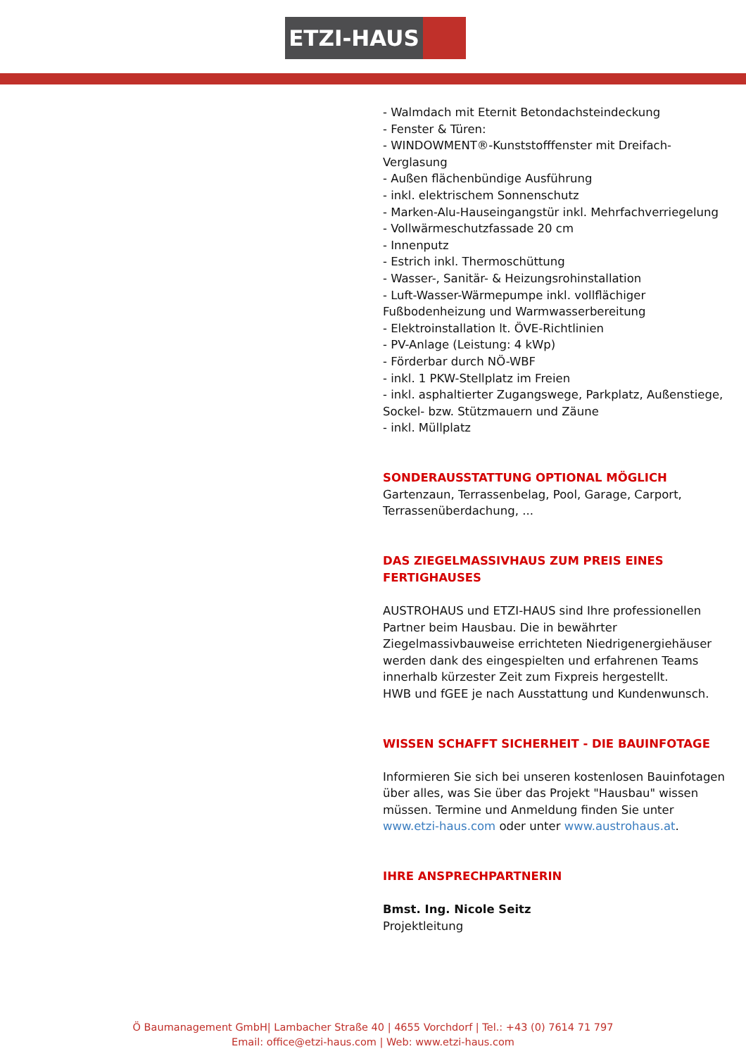ETZI-HAUS
- Walmdach mit Eternit Betondachsteindeckung
- Fenster & Türen:
- WINDOWMENT®-Kunststofffenster mit Dreifach-Verglasung
- Außen flächenbündige Ausführung
- inkl. elektrischem Sonnenschutz
- Marken-Alu-Hauseingangstür inkl. Mehrfachverriegelung
- Vollwärmeschutzfassade 20 cm
- Innenputz
- Estrich inkl. Thermoschüttung
- Wasser-, Sanitär- & Heizungsrohinstallation
- Luft-Wasser-Wärmepumpe inkl. vollflächiger Fußbodenheizung und Warmwasserbereitung
- Elektroinstallation lt. ÖVE-Richtlinien
- PV-Anlage (Leistung: 4 kWp)
- Förderbar durch NÖ-WBF
- inkl. 1 PKW-Stellplatz im Freien
- inkl. asphaltierter Zugangswege, Parkplatz, Außenstiege, Sockel- bzw. Stützmauern und Zäune
- inkl. Müllplatz
SONDERAUSSTATTUNG OPTIONAL MÖGLICH
Gartenzaun, Terrassenbelag, Pool, Garage, Carport, Terrassenüberdachung, ...
DAS ZIEGELMASSIVHAUS ZUM PREIS EINES FERTIGHAUSES
AUSTROHAUS und ETZI-HAUS sind Ihre professionellen Partner beim Hausbau. Die in bewährter Ziegelmassivbauweise errichteten Niedrigenergiehäuser werden dank des eingespielten und erfahrenen Teams innerhalb kürzester Zeit zum Fixpreis hergestellt.
HWB und fGEE je nach Ausstattung und Kundenwunsch.
WISSEN SCHAFFT SICHERHEIT - DIE BAUINFOTAGE
Informieren Sie sich bei unseren kostenlosen Bauinfotagen über alles, was Sie über das Projekt "Hausbau" wissen müssen. Termine und Anmeldung finden Sie unter www.etzi-haus.com oder unter www.austrohaus.at.
IHRE ANSPRECHPARTNERIN
Bmst. Ing. Nicole Seitz
Projektleitung
Ö Baumanagement GmbH| Lambacher Straße 40 | 4655 Vorchdorf | Tel.: +43 (0) 7614 71 797
Email: office@etzi-haus.com | Web: www.etzi-haus.com